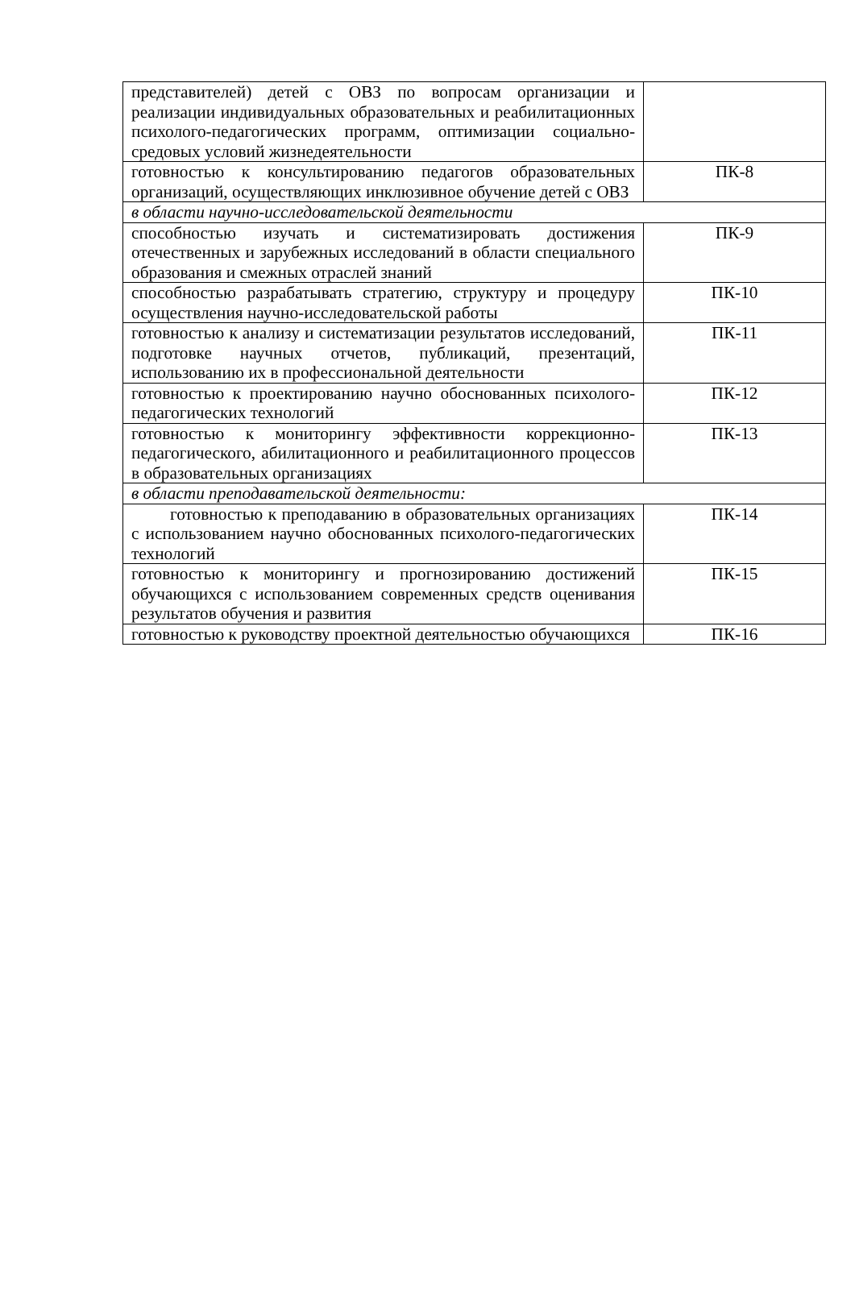| представителей) детей с ОВЗ по вопросам организации и реализации индивидуальных образовательных и реабилитационных психолого-педагогических программ, оптимизации социально-средовых условий жизнедеятельности | |
| готовностью к консультированию педагогов образовательных организаций, осуществляющих инклюзивное обучение детей с ОВЗ | ПК-8 |
| в области научно-исследовательской деятельности | |
| способностью изучать и систематизировать достижения отечественных и зарубежных исследований в области специального образования и смежных отраслей знаний | ПК-9 |
| способностью разрабатывать стратегию, структуру и процедуру осуществления научно-исследовательской работы | ПК-10 |
| готовностью к анализу и систематизации результатов исследований, подготовке научных отчетов, публикаций, презентаций, использованию их в профессиональной деятельности | ПК-11 |
| готовностью к проектированию научно обоснованных психолого-педагогических технологий | ПК-12 |
| готовностью к мониторингу эффективности коррекционно-педагогического, абилитационного и реабилитационного процессов в образовательных организациях | ПК-13 |
| в области преподавательской деятельности: | |
| готовностью к преподаванию в образовательных организациях с использованием научно обоснованных психолого-педагогических технологий | ПК-14 |
| готовностью к мониторингу и прогнозированию достижений обучающихся с использованием современных средств оценивания результатов обучения и развития | ПК-15 |
| готовностью к руководству проектной деятельностью обучающихся | ПК-16 |